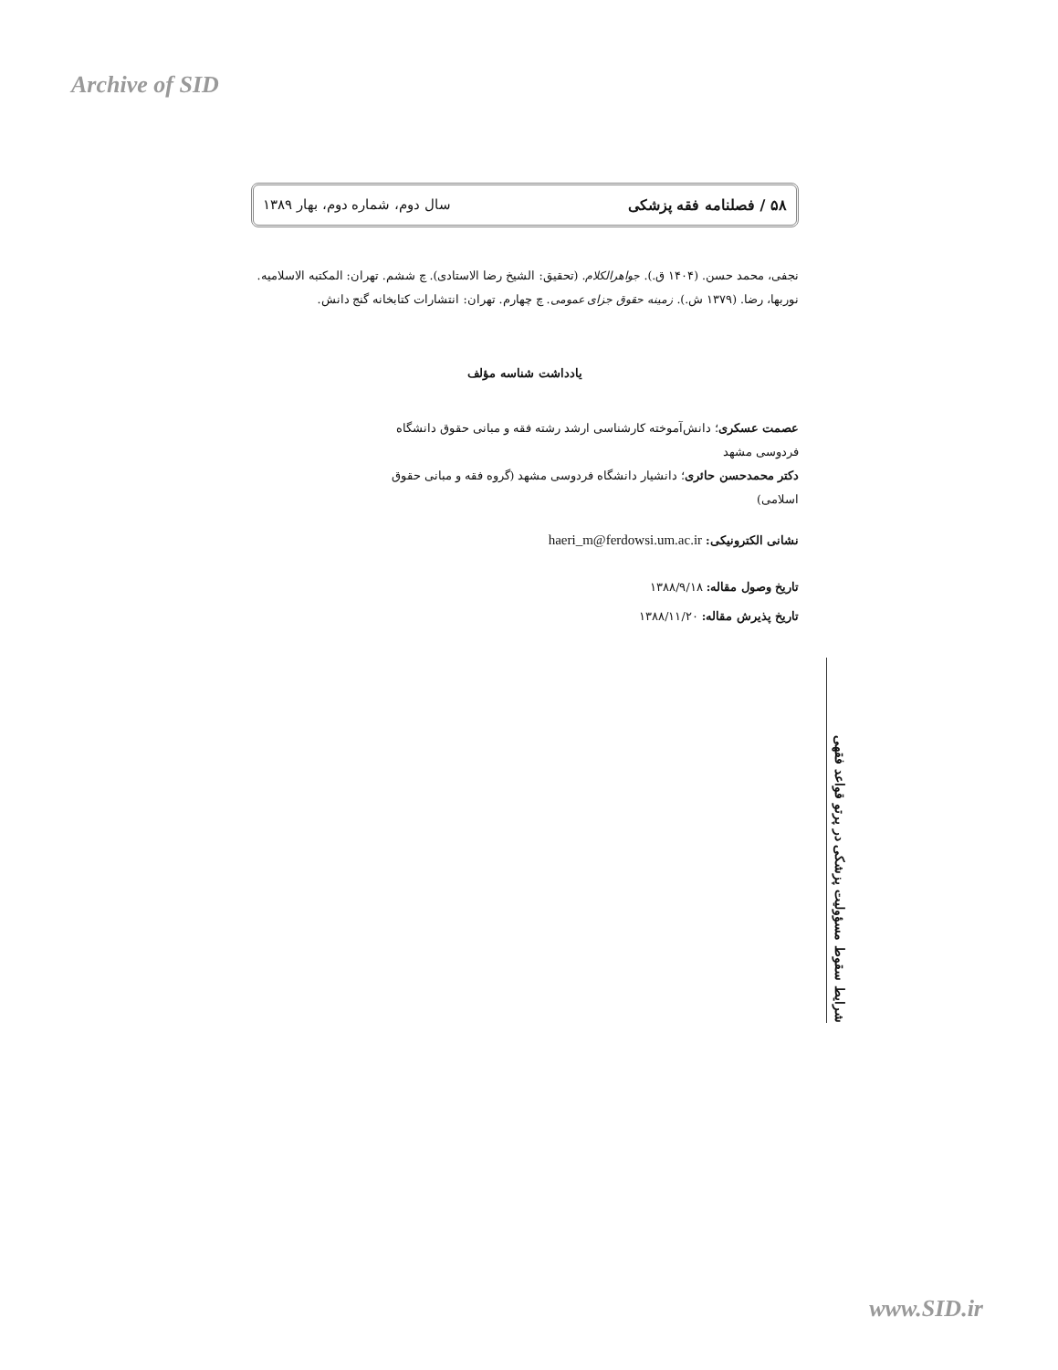Archive of SID
۵۸ / فصلنامه فقه پزشکی سال دوم، شماره دوم، بهار ۱۳۸۹
نجفی، محمد حسن. (۱۴۰۴ ق.). جواهرالکلام. (تحقیق: الشیخ رضا الاستادی). چ ششم. تهران: المکتبه الاسلامیه.
نوربها، رضا. (۱۳۷۹ ش.). زمینه حقوق جزای عمومی. چ چهارم. تهران: انتشارات کتابخانه گنج دانش.
یادداشت شناسه مؤلف
عصمت عسکری؛ دانش‌آموخته کارشناسی ارشد رشته فقه و مبانی حقوق دانشگاه فردوسی مشهد
دکتر محمدحسن حائری؛ دانشیار دانشگاه فردوسی مشهد (گروه فقه و مبانی حقوق اسلامی)
نشانی الکترونیکی: haeri_m@ferdowsi.um.ac.ir
تاریخ وصول مقاله: ۱۳۸۸/۹/۱۸
تاریخ پذیرش مقاله: ۱۳۸۸/۱۱/۲۰
شرایط سقوط مسؤولیت پزشکی در پرتو قواعد فقهی
www.SID.ir